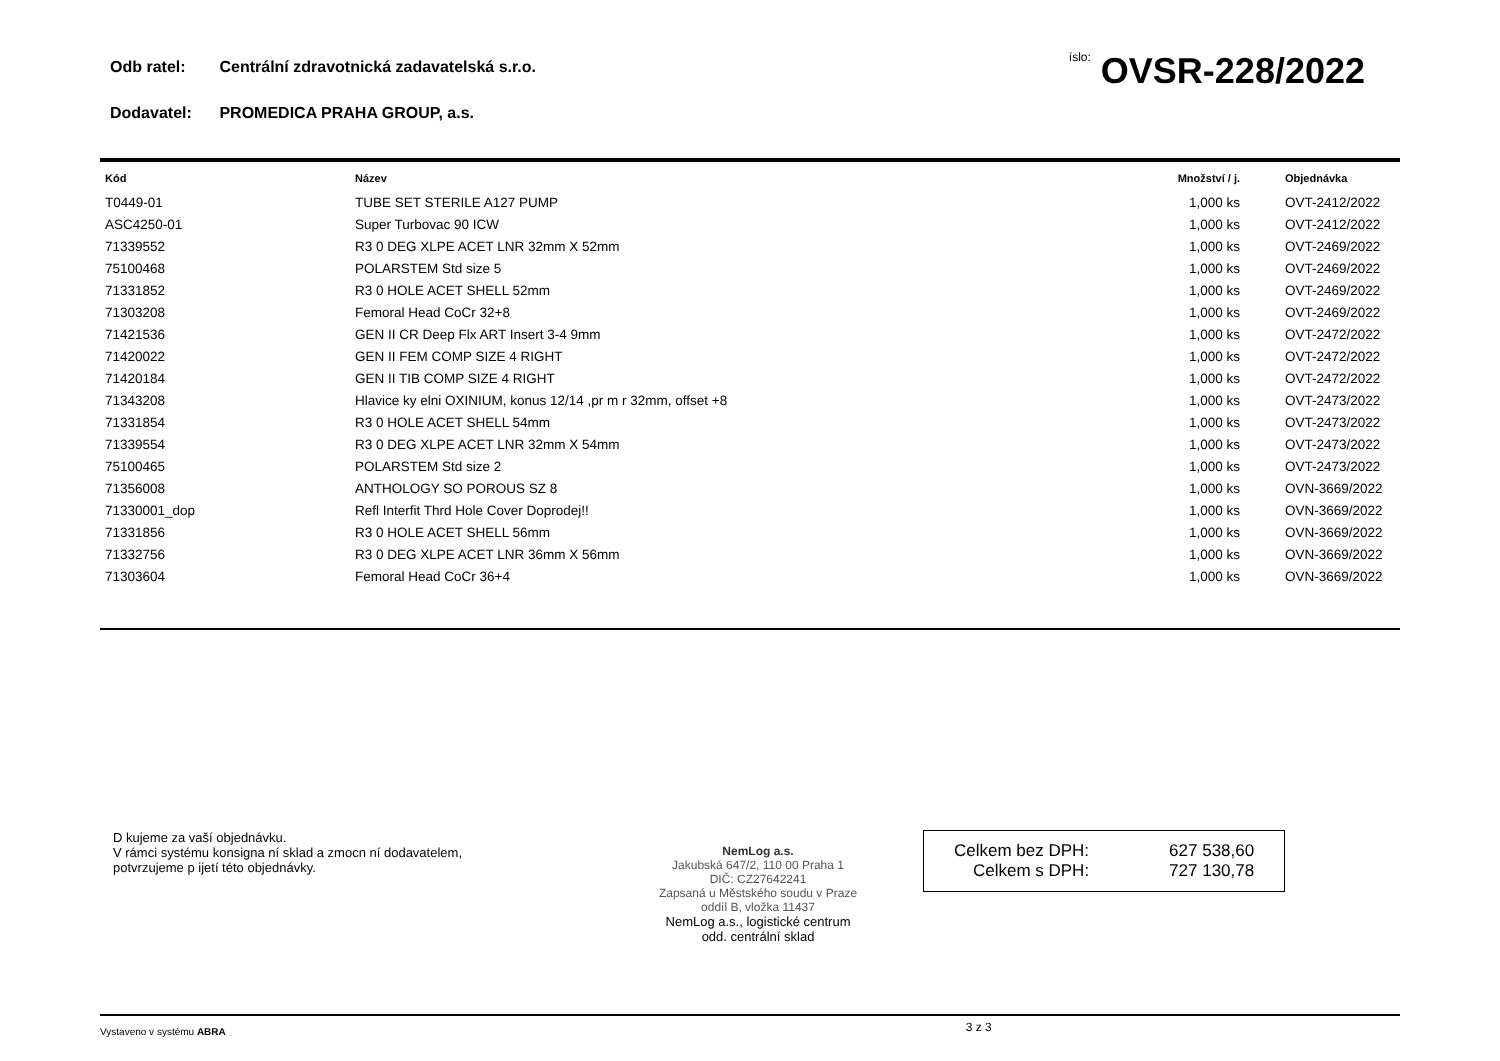Odb ratel: Centrální zdravotnická zadavatelská s.r.o.
Dodavatel: PROMEDICA PRAHA GROUP, a.s.
íslo: OVSR-228/2022
| Kód | Název | Množství / j. | Objednávka |
| --- | --- | --- | --- |
| T0449-01 | TUBE SET STERILE A127 PUMP | 1,000 ks | OVT-2412/2022 |
| ASC4250-01 | Super Turbovac 90 ICW | 1,000 ks | OVT-2412/2022 |
| 71339552 | R3 0 DEG XLPE ACET LNR 32mm X 52mm | 1,000 ks | OVT-2469/2022 |
| 75100468 | POLARSTEM Std size 5 | 1,000 ks | OVT-2469/2022 |
| 71331852 | R3 0 HOLE ACET SHELL 52mm | 1,000 ks | OVT-2469/2022 |
| 71303208 | Femoral Head CoCr 32+8 | 1,000 ks | OVT-2469/2022 |
| 71421536 | GEN II CR Deep Flx ART Insert 3-4 9mm | 1,000 ks | OVT-2472/2022 |
| 71420022 | GEN II FEM COMP SIZE 4 RIGHT | 1,000 ks | OVT-2472/2022 |
| 71420184 | GEN II TIB COMP SIZE 4 RIGHT | 1,000 ks | OVT-2472/2022 |
| 71343208 | Hlavice ky elni OXINIUM, konus 12/14 ,pr m r 32mm, offset +8 | 1,000 ks | OVT-2473/2022 |
| 71331854 | R3 0 HOLE ACET SHELL 54mm | 1,000 ks | OVT-2473/2022 |
| 71339554 | R3 0 DEG XLPE ACET LNR 32mm X 54mm | 1,000 ks | OVT-2473/2022 |
| 75100465 | POLARSTEM Std size 2 | 1,000 ks | OVT-2473/2022 |
| 71356008 | ANTHOLOGY SO POROUS SZ 8 | 1,000 ks | OVN-3669/2022 |
| 71330001_dop | Refl Interfit Thrd Hole Cover Doprodej!! | 1,000 ks | OVN-3669/2022 |
| 71331856 | R3 0 HOLE ACET SHELL 56mm | 1,000 ks | OVN-3669/2022 |
| 71332756 | R3 0 DEG XLPE ACET LNR 36mm X 56mm | 1,000 ks | OVN-3669/2022 |
| 71303604 | Femoral Head CoCr 36+4 | 1,000 ks | OVN-3669/2022 |
D kujeme za vaší objednávku.
V rámci systému konsigna ní sklad a zmocn ní dodavatelem,
potvrzujeme p ijetí této objednávky.
NemLog a.s.
Jakubská 647/2, 110 00 Praha 1
DIČ: CZ27642241
Zapsaná u Městského soudu v Praze
oddíl B, vložka 11437
NemLog a.s., logistické centrum
odd. centrální sklad
Celkem bez DPH: 627 538,60
Celkem s DPH: 727 130,78
Vystaveno v systému ABRA 3 z 3